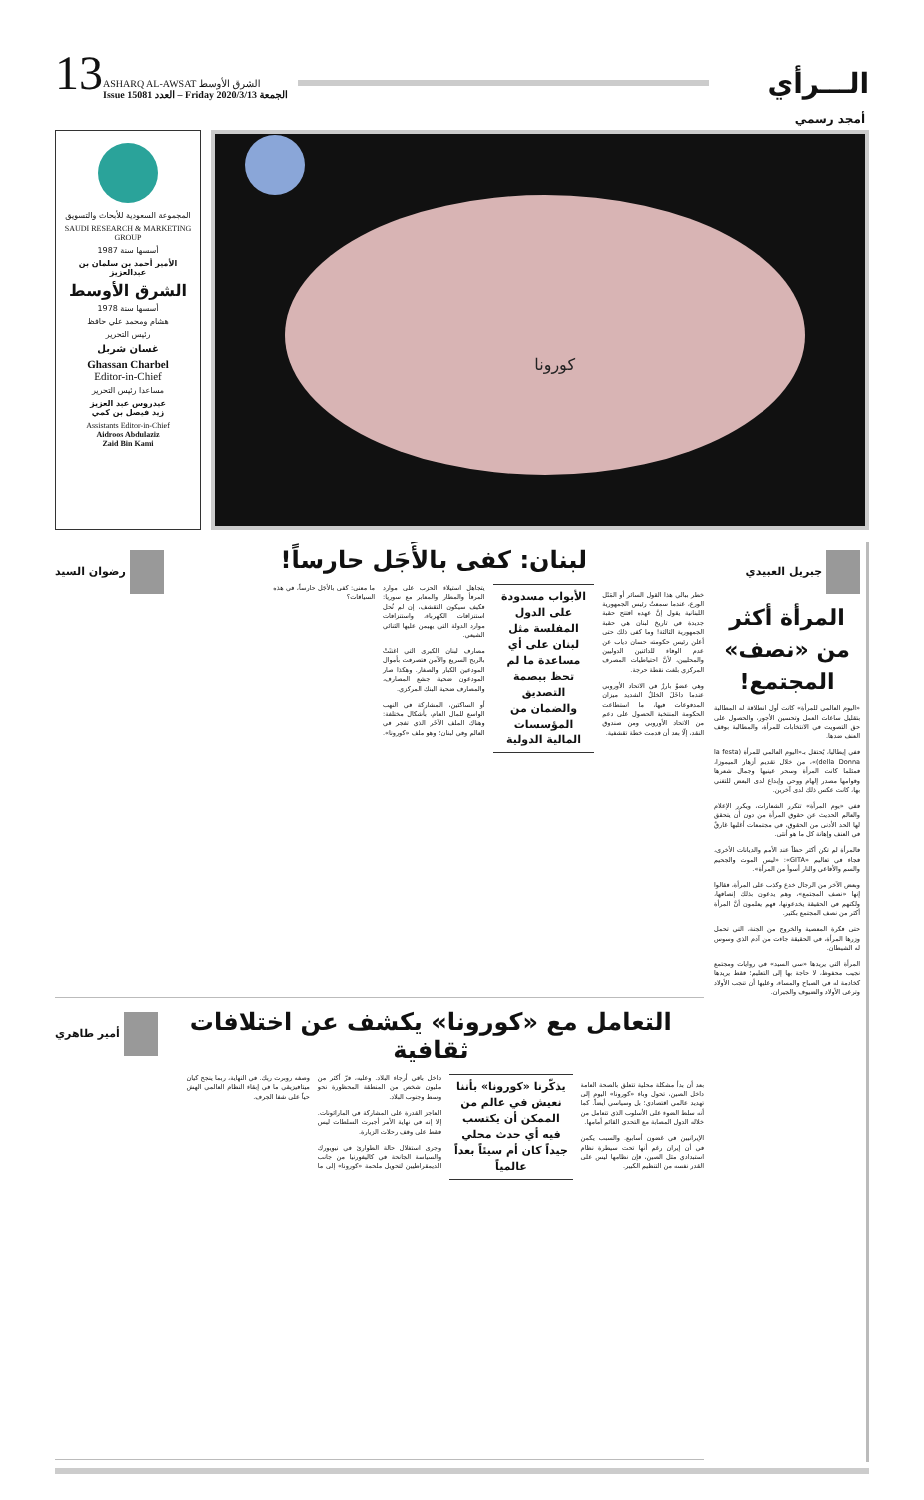الـــرأي
ASHARQ AL-AWSAT الشرق الأوسط
Issue 15081 العدد – Friday 2020/3/13 الجمعة
13
كورونا
أمجد رسمي
المجموعة السعودية للأبحاث والتسويق
SAUDI RESEARCH & MARKETING GROUP
أسسها سنة 1987
الأمير أحمد بن سلمان بن عبدالعزيز
الشرق الأوسط
أسسها سنة 1978
هشام ومحمد علي حافظ
رئيس التحرير
غسان شربل
Ghassan Charbel
Editor-in-Chief
مساعدا رئيس التحرير
عيدروس عبد العزيز
زيد فيصل بن كمي
Assistants Editor-in-Chief
Aidroos Abdulaziz
Zaid Bin Kami
جبريل العبيدي
المرأة أكثر من «نصف» المجتمع!
«اليوم العالمي للمرأة» كانت أول انطلاقة له المطالبة بتقليل ساعات العمل وتحسين الأجور، والحصول على حق التصويت في الانتخابات للمرأة، والمطالبة بوقف العنف ضدها.
ففي إيطاليا، يُحتفل بـ«اليوم العالمي للمرأة (la festa della Donna)»، من خلال تقديم أزهار الميموزا، فمثلما كانت المرأة وسحر عينيها وجمال شعرها وقوامها مصدر إلهام ووحي وإبداع لدى البعض للتغني بها، كانت عكس ذلك لدى آخرين.
ففي «يوم المرأة» تتكرر الشعارات، ويكرر الإعلام والعالم الحديث عن حقوق المرأة من دون أن يتحقق لها الحد الأدنى من الحقوق، في مجتمعات أغلبها غارقٌ في العنف وإهانة كل ما هو أنثى.
فالمرأة لم تكن أكثر حظاً عند الأمم والديانات الأخرى، فجاء في تعاليم «GITA»: «ليس الموت والجحيم والسم والأفاعي والنار أسوأ من المرأة».
وبعض الآخر من الرجال خدع وكذب على المرأة، فقالوا إنها «نصف المجتمع»، وهم يدعون بذلك إنصافها، ولكنهم في الحقيقة يخدعونها، فهم يعلمون أنَّ المرأة أكثر من نصف المجتمع بكثير.
حتى فكرة المعصية والخروج من الجنة، التي تحمل وزرها المرأة، في الحقيقة جاءت من آدم الذي وسوس له الشيطان.
المرأة التي يريدها «سي السيد» في روايات ومجتمع نجيب محفوظ، لا حاجة بها إلى التعليم؛ فقط يريدها كخادمة له في الصباح والمساء، وعليها أن تنجب الأولاد وترعى الأولاد والضيوف والجيران.
رضوان السيد
لبنان: كفى بالأَجَل حارساً!
خطر ببالي هذا القول السائر أو المَثَل الورع، عندما سمعتُ رئيس الجمهورية اللبنانية يقول إنَّ عهده افتتح حقبة جديدة في تاريخ لبنان هي حقبة الجمهورية الثالثة! وما كفى ذلك حتى أعلن رئيس حكومته حسان دياب عن عدم الوفاء للدائنين الدوليين والمحليين، لأنَّ احتياطيات المصرف المركزي بلغت نقطة حرجة.
وهي عضوٌ بارزٌ في الاتحاد الأوروبي عندما داخَلَ الخللُ الشديد ميزان المدفوعات فيها، ما استطاعت الحكومة المنتخبة الحصول على دعم من الاتحاد الأوروبي ومن صندوق النقد، إلّا بعد أن قدمت خطة تقشفية.
الأبواب مسدودة على الدول المفلسة مثل لبنان على أي مساعدة ما لم تحظ ببصمة التصديق والضمان من المؤسسات المالية الدولية
يتجاهل استيلاء الحزب على موارد المرفأ والمطار والمعابر مع سوريا: فكيف سيكون التقشف، إن لم تُحل استنزافات الكهرباء، واستنزافات موارد الدولة التي يهيمن عليها الثنائي الشيعي.
مصارف لبنان الكبرى التي اغتنَتْ بالربح السريع والآمن فتصرفت بأموال المودعين الكبار والصغار. وهكذا صار المودعون ضحية جشع المصارف، والمصارف ضحية البنك المركزي.
أو الساكتين، المشاركة في النهب الواسع للمال العام، بأشكال مختلفة: وهناك الملف الآخَر الذي تفجر في العالم وفي لبنان؛ وهو ملف «كورونا». ما معنى: كفى بالأجَل حارساً، في هذه السياقات؟
أمير طاهري
التعامل مع «كورونا» يكشف عن اختلافات ثقافية
بعد أن بدأ مشكلة محلية تتعلق بالصحة العامة داخل الصين، تحول وباء «كورونا» اليوم إلى تهديد عالمي اقتصادي؛ بل وسياسي أيضاً. كما أنه سلط الضوء على الأسلوب الذي تتعامل من خلاله الدول المصابة مع التحدي القائم أمامها.
الإيرانيين في غضون أسابيع. والسبب يكمن في أن إيران رغم أنها تحت سيطرة نظام استبدادي مثل الصين، فإن نظامها ليس على القدر نفسه من التنظيم الكبير.
يذكّرنا «كورونا» بأننا نعيش في عالم من الممكن أن يكتسب فيه أي حدث محلي جيداً كان أم سيئاً بعداً عالمياً
داخل باقي أرجاء البلاد. وعليه، فرّ أكثر من مليون شخص من المنطقة المحظورة نحو وسط وجنوب البلاد.
العاجز القدرة على المشاركة في الماراثونات. إلا إنه في نهاية الأمر أجبرت السلطات ليس فقط على وقف رحلات الزيارة.
وجرى استغلال حالة الطوارئ في نيويورك والسياسة الجانحة في كاليفورنيا من جانب الديمقراطيين لتحويل ملحمة «كورونا» إلى ما وصفه روبرت ريك. في النهاية، ربما ينجح كيان ميتافيزيقي ما في إبقاء النظام العالمي الهش حياً على شفا الجرف.